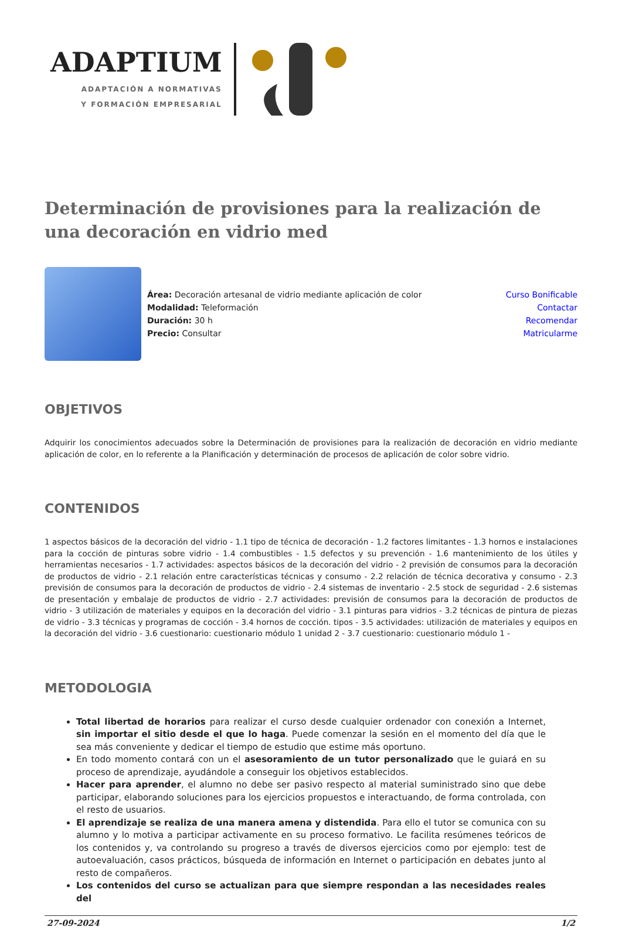ADAPTIUM
ADAPTACIÓN A NORMATIVAS
Y FORMACIÓN EMPRESARIAL
Determinación de provisiones para la realización de una decoración en vidrio med
Área: Decoración artesanal de vidrio mediante aplicación de color
Modalidad: Teleformación
Duración: 30 h
Precio: Consultar
Curso Bonificable
Contactar
Recomendar
Matricularme
OBJETIVOS
Adquirir los conocimientos adecuados sobre la Determinación de provisiones para la realización de decoración en vidrio mediante aplicación de color, en lo referente a la Planificación y determinación de procesos de aplicación de color sobre vidrio.
CONTENIDOS
1 aspectos básicos de la decoración del vidrio - 1.1 tipo de técnica de decoración - 1.2 factores limitantes - 1.3 hornos e instalaciones para la cocción de pinturas sobre vidrio - 1.4 combustibles - 1.5 defectos y su prevención - 1.6 mantenimiento de los útiles y herramientas necesarios - 1.7 actividades: aspectos básicos de la decoración del vidrio - 2 previsión de consumos para la decoración de productos de vidrio - 2.1 relación entre características técnicas y consumo - 2.2 relación de técnica decorativa y consumo - 2.3 previsión de consumos para la decoración de productos de vidrio - 2.4 sistemas de inventario - 2.5 stock de seguridad - 2.6 sistemas de presentación y embalaje de productos de vidrio - 2.7 actividades: previsión de consumos para la decoración de productos de vidrio - 3 utilización de materiales y equipos en la decoración del vidrio - 3.1 pinturas para vidrios - 3.2 técnicas de pintura de piezas de vidrio - 3.3 técnicas y programas de cocción - 3.4 hornos de cocción. tipos - 3.5 actividades: utilización de materiales y equipos en la decoración del vidrio - 3.6 cuestionario: cuestionario módulo 1 unidad 2 - 3.7 cuestionario: cuestionario módulo 1 -
METODOLOGIA
Total libertad de horarios para realizar el curso desde cualquier ordenador con conexión a Internet, sin importar el sitio desde el que lo haga. Puede comenzar la sesión en el momento del día que le sea más conveniente y dedicar el tiempo de estudio que estime más oportuno.
En todo momento contará con un el asesoramiento de un tutor personalizado que le guiará en su proceso de aprendizaje, ayudándole a conseguir los objetivos establecidos.
Hacer para aprender, el alumno no debe ser pasivo respecto al material suministrado sino que debe participar, elaborando soluciones para los ejercicios propuestos e interactuando, de forma controlada, con el resto de usuarios.
El aprendizaje se realiza de una manera amena y distendida. Para ello el tutor se comunica con su alumno y lo motiva a participar activamente en su proceso formativo. Le facilita resúmenes teóricos de los contenidos y, va controlando su progreso a través de diversos ejercicios como por ejemplo: test de autoevaluación, casos prácticos, búsqueda de información en Internet o participación en debates junto al resto de compañeros.
Los contenidos del curso se actualizan para que siempre respondan a las necesidades reales del
27-09-2024 1/2